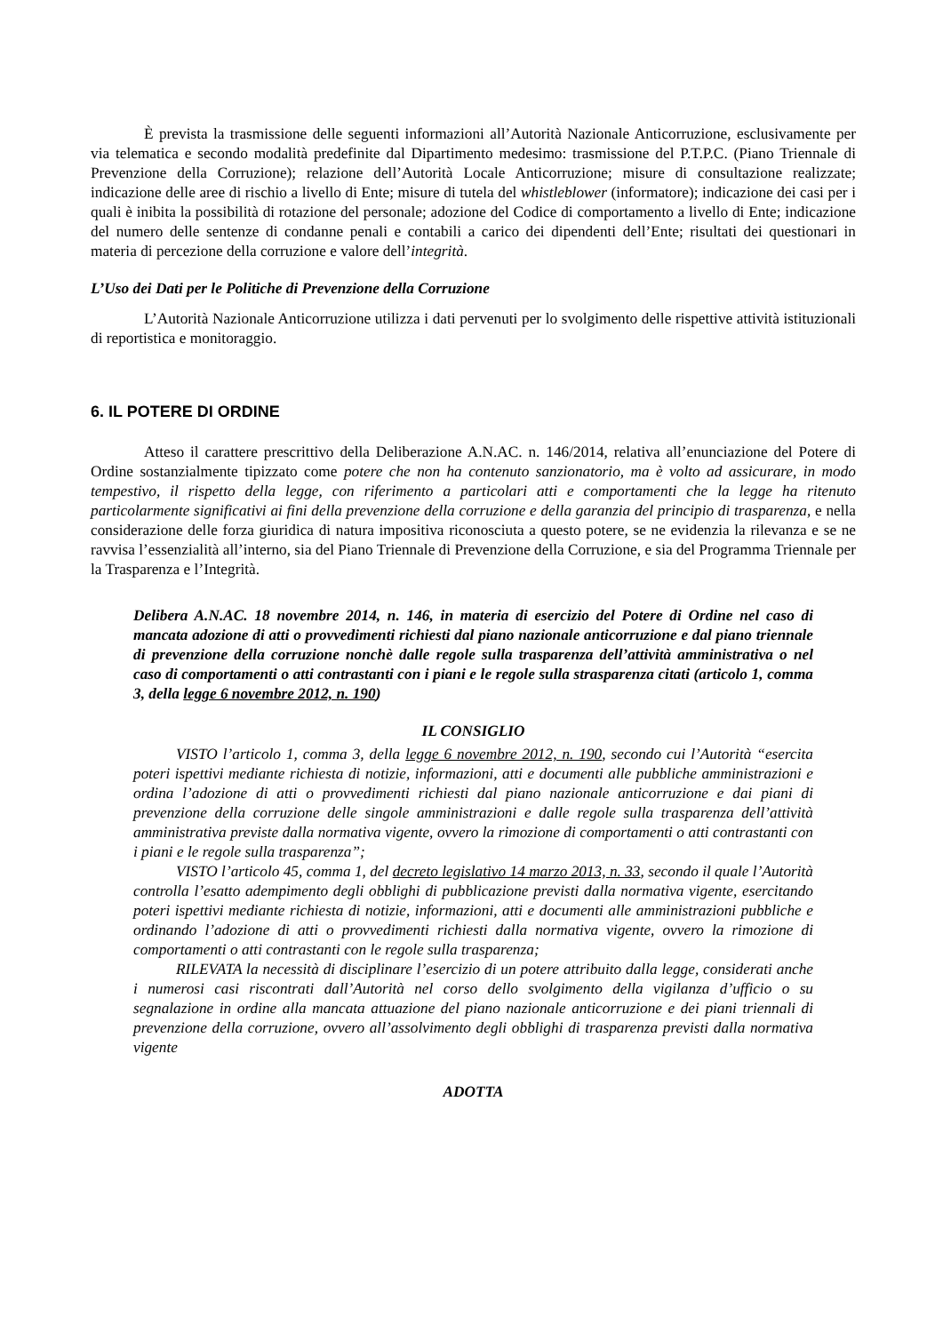È prevista la trasmissione delle seguenti informazioni all’Autorità Nazionale Anticorruzione, esclusivamente per via telematica e secondo modalità predefinite dal Dipartimento medesimo: trasmissione del P.T.P.C. (Piano Triennale di Prevenzione della Corruzione); relazione dell’Autorità Locale Anticorruzione; misure di consultazione realizzate; indicazione delle aree di rischio a livello di Ente; misure di tutela del whistleblower (informatore); indicazione dei casi per i quali è inibita la possibilità di rotazione del personale; adozione del Codice di comportamento a livello di Ente; indicazione del numero delle sentenze di condanne penali e contabili a carico dei dipendenti dell’Ente; risultati dei questionari in materia di percezione della corruzione e valore dell’integrità.
L’Uso dei Dati per le Politiche di Prevenzione della Corruzione
L’Autorità Nazionale Anticorruzione utilizza i dati pervenuti per lo svolgimento delle rispettive attività istituzionali di reportistica e monitoraggio.
6. IL POTERE DI ORDINE
Atteso il carattere prescrittivo della Deliberazione A.N.AC. n. 146/2014, relativa all’enunciazione del Potere di Ordine sostanzialmente tipizzato come potere che non ha contenuto sanzionatorio, ma è volto ad assicurare, in modo tempestivo, il rispetto della legge, con riferimento a particolari atti e comportamenti che la legge ha ritenuto particolarmente significativi ai fini della prevenzione della corruzione e della garanzia del principio di trasparenza, e nella considerazione delle forza giuridica di natura impositiva riconosciuta a questo potere, se ne evidenzia la rilevanza e se ne ravvisa l’essenzialità all’interno, sia del Piano Triennale di Prevenzione della Corruzione, e sia del Programma Triennale per la Trasparenza e l’Integrità.
Delibera A.N.AC. 18 novembre 2014, n. 146, in materia di esercizio del Potere di Ordine nel caso di mancata adozione di atti o provvedimenti richiesti dal piano nazionale anticorruzione e dal piano triennale di prevenzione della corruzione nonchè dalle regole sulla trasparenza dell’attività amministrativa o nel caso di comportamenti o atti contrastanti con i piani e le regole sulla strasparenza citati (articolo 1, comma 3, della legge 6 novembre 2012, n. 190)
IL CONSIGLIO
VISTO l’articolo 1, comma 3, della legge 6 novembre 2012, n. 190, secondo cui l’Autorità “esercita poteri ispettivi mediante richiesta di notizie, informazioni, atti e documenti alle pubbliche amministrazioni e ordina l’adozione di atti o provvedimenti richiesti dal piano nazionale anticorruzione e dai piani di prevenzione della corruzione delle singole amministrazioni e dalle regole sulla trasparenza dell’attività amministrativa previste dalla normativa vigente, ovvero la rimozione di comportamenti o atti contrastanti con i piani e le regole sulla trasparenza”;
VISTO l’articolo 45, comma 1, del decreto legislativo 14 marzo 2013, n. 33, secondo il quale l’Autorità controlla l’esatto adempimento degli obblighi di pubblicazione previsti dalla normativa vigente, esercitando poteri ispettivi mediante richiesta di notizie, informazioni, atti e documenti alle amministrazioni pubbliche e ordinando l’adozione di atti o provvedimenti richiesti dalla normativa vigente, ovvero la rimozione di comportamenti o atti contrastanti con le regole sulla trasparenza;
RILEVATA la necessità di disciplinare l’esercizio di un potere attribuito dalla legge, considerati anche i numerosi casi riscontrati dall’Autorità nel corso dello svolgimento della vigilanza d’ufficio o su segnalazione in ordine alla mancata attuazione del piano nazionale anticorruzione e dei piani triennali di prevenzione della corruzione, ovvero all’assolvimento degli obblighi di trasparenza previsti dalla normativa vigente
ADOTTA